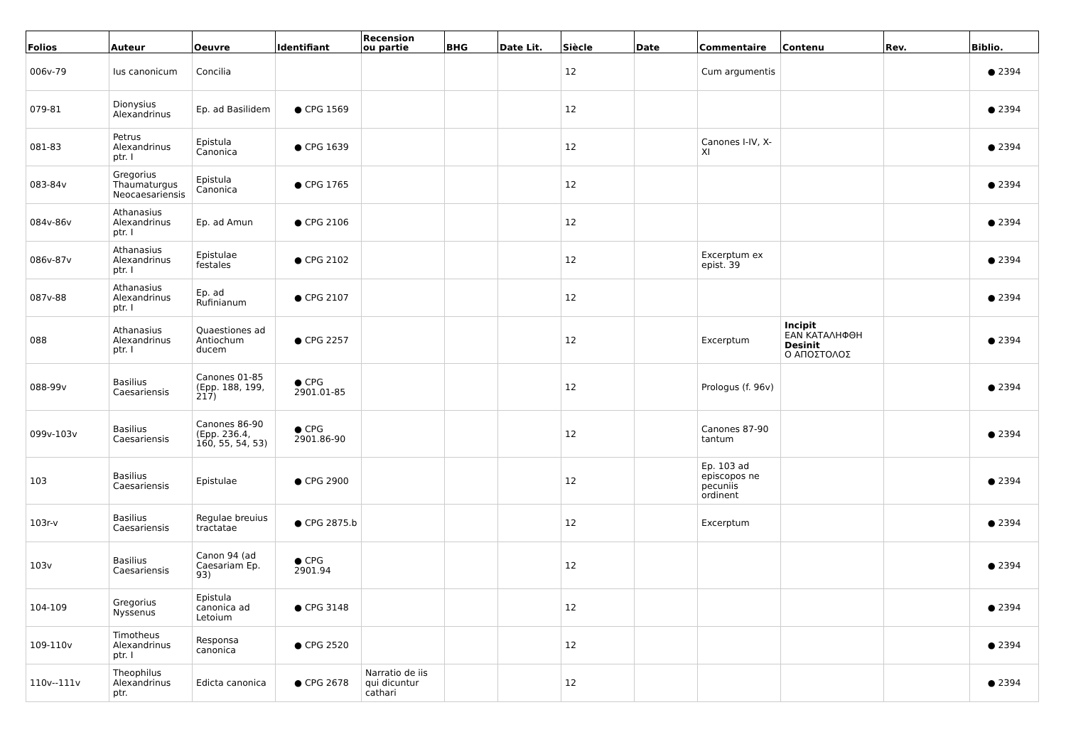| Folios | Auteur | Oeuvre | Identifiant | Recension ou partie | BHG | Date Lit. | Siècle | Date | Commentaire | Contenu | Rev. | Biblio. |
| --- | --- | --- | --- | --- | --- | --- | --- | --- | --- | --- | --- | --- |
| 006v-79 | Ius canonicum | Concilia | | | | | 12 | | Cum argumentis | | | ● 2394 |
| 079-81 | Dionysius Alexandrinus | Ep. ad Basilidem | ● CPG 1569 | | | | 12 | | | | | ● 2394 |
| 081-83 | Petrus Alexandrinus ptr. I | Epistula Canonica | ● CPG 1639 | | | | 12 | | Canones I-IV, X-XI | | | ● 2394 |
| 083-84v | Gregorius Thaumaturgus Neocaesariensis | Epistula Canonica | ● CPG 1765 | | | | 12 | | | | | ● 2394 |
| 084v-86v | Athanasius Alexandrinus ptr. I | Ep. ad Amun | ● CPG 2106 | | | | 12 | | | | | ● 2394 |
| 086v-87v | Athanasius Alexandrinus ptr. I | Epistulae festales | ● CPG 2102 | | | | 12 | | Excerptum ex epist. 39 | | | ● 2394 |
| 087v-88 | Athanasius Alexandrinus ptr. I | Ep. ad Rufinianum | ● CPG 2107 | | | | 12 | | | | | ● 2394 |
| 088 | Athanasius Alexandrinus ptr. I | Quaestiones ad Antiochum ducem | ● CPG 2257 | | | | 12 | | Excerptum | Incipit ΕΑΝ ΚΑΤΑΛΗΦΘΗ Desinit Ο ΑΠΟΣΤΟΛΟΣ | | ● 2394 |
| 088-99v | Basilius Caesariensis | Canones 01-85 (Epp. 188, 199, 217) | ● CPG 2901.01-85 | | | | 12 | | Prologus (f. 96v) | | | ● 2394 |
| 099v-103v | Basilius Caesariensis | Canones 86-90 (Epp. 236.4, 160, 55, 54, 53) | ● CPG 2901.86-90 | | | | 12 | | Canones 87-90 tantum | | | ● 2394 |
| 103 | Basilius Caesariensis | Epistulae | ● CPG 2900 | | | | 12 | | Ep. 103 ad episcopos ne pecuniis ordinent | | | ● 2394 |
| 103r-v | Basilius Caesariensis | Regulae breuius tractatae | ● CPG 2875.b | | | | 12 | | Excerptum | | | ● 2394 |
| 103v | Basilius Caesariensis | Canon 94 (ad Caesariam Ep. 93) | ● CPG 2901.94 | | | | 12 | | | | | ● 2394 |
| 104-109 | Gregorius Nyssenus | Epistula canonica ad Letoium | ● CPG 3148 | | | | 12 | | | | | ● 2394 |
| 109-110v | Timotheus Alexandrinus ptr. I | Responsa canonica | ● CPG 2520 | | | | 12 | | | | | ● 2394 |
| 110v--111v | Theophilus Alexandrinus ptr. | Edicta canonica | ● CPG 2678 | Narratio de iis qui dicuntur cathari | | | 12 | | | | | ● 2394 |